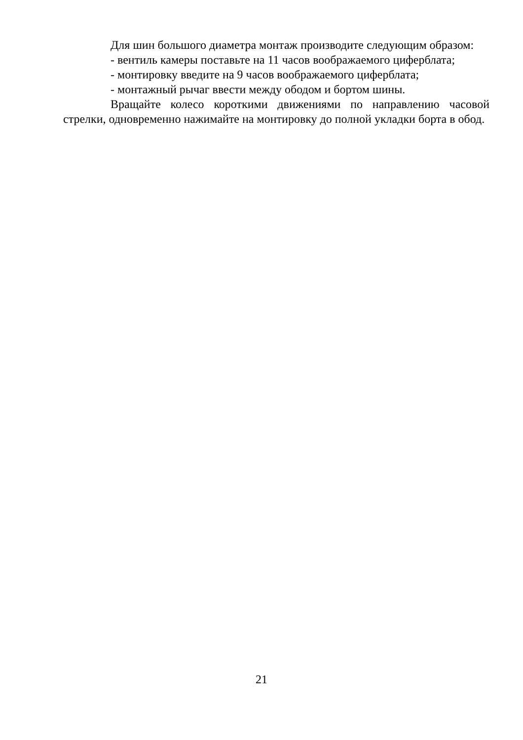Для шин большого диаметра монтаж производите следующим образом:
- вентиль камеры поставьте на 11 часов воображаемого циферблата;
- монтировку введите на 9 часов воображаемого циферблата;
- монтажный рычаг ввести между ободом и бортом шины.
Вращайте колесо короткими движениями по направлению часовой стрелки, одновременно нажимайте на монтировку до полной укладки борта в обод.
21